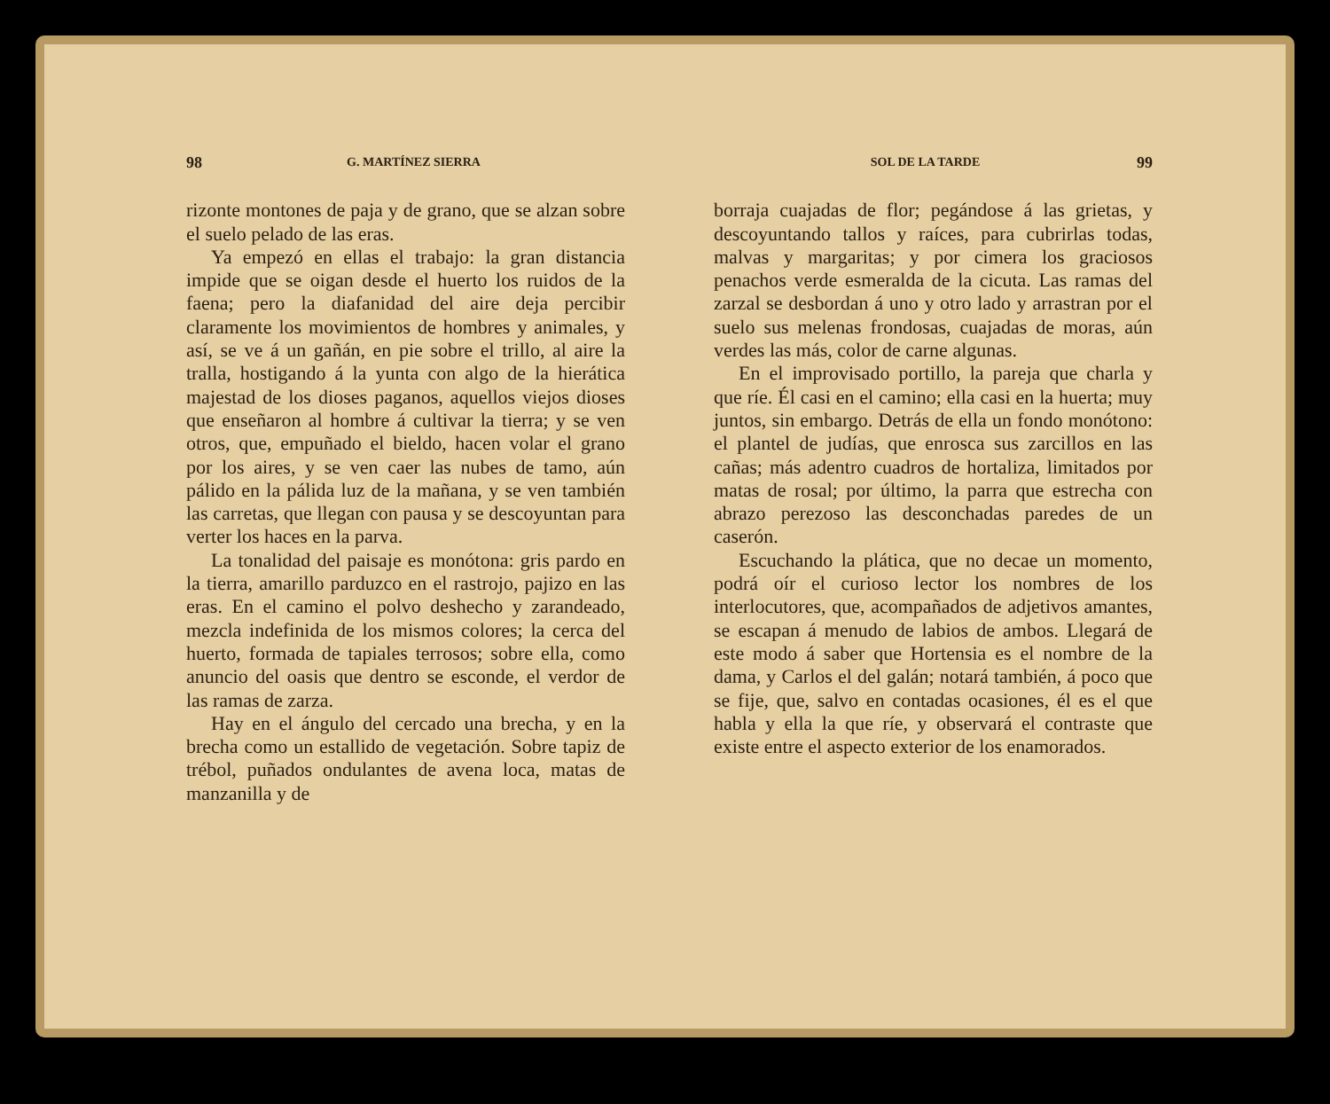98 G. MARTÍNEZ SIERRA
rizonte montones de paja y de grano, que se alzan sobre el suelo pelado de las eras.
Ya empezó en ellas el trabajo: la gran distancia impide que se oigan desde el huerto los ruidos de la faena; pero la diafanidad del aire deja percibir claramente los movimientos de hombres y animales, y así, se ve á un gañán, en pie sobre el trillo, al aire la tralla, hostigando á la yunta con algo de la hierática majestad de los dioses paganos, aquellos viejos dioses que enseñaron al hombre á cultivar la tierra; y se ven otros, que, empuñado el bieldo, hacen volar el grano por los aires, y se ven caer las nubes de tamo, aún pálido en la pálida luz de la mañana, y se ven también las carretas, que llegan con pausa y se descoyuntan para verter los haces en la parva.
La tonalidad del paisaje es monótona: gris pardo en la tierra, amarillo parduzco en el rastrojo, pajizo en las eras. En el camino el polvo deshecho y zarandeado, mezcla indefinida de los mismos colores; la cerca del huerto, formada de tapiales terrosos; sobre ella, como anuncio del oasis que dentro se esconde, el verdor de las ramas de zarza.
Hay en el ángulo del cercado una brecha, y en la brecha como un estallido de vegetación. Sobre tapiz de trébol, puñados ondulantes de avena loca, matas de manzanilla y de
SOL DE LA TARDE 99
borraja cuajadas de flor; pegándose á las grietas, y descoyuntando tallos y raíces, para cubrirlas todas, malvas y margaritas; y por cimera los graciosos penachos verde esmeralda de la cicuta. Las ramas del zarzal se desbordan á uno y otro lado y arrastran por el suelo sus melenas frondosas, cuajadas de moras, aún verdes las más, color de carne algunas.
En el improvisado portillo, la pareja que charla y que ríe. Él casi en el camino; ella casi en la huerta; muy juntos, sin embargo. Detrás de ella un fondo monótono: el plantel de judías, que enrosca sus zarcillos en las cañas; más adentro cuadros de hortaliza, limitados por matas de rosal; por último, la parra que estrecha con abrazo perezoso las desconchadas paredes de un caserón.
Escuchando la plática, que no decae un momento, podrá oír el curioso lector los nombres de los interlocutores, que, acompañados de adjetivos amantes, se escapan á menudo de labios de ambos. Llegará de este modo á saber que Hortensia es el nombre de la dama, y Carlos el del galán; notará también, á poco que se fije, que, salvo en contadas ocasiones, él es el que habla y ella la que ríe, y observará el contraste que existe entre el aspecto exterior de los enamorados.